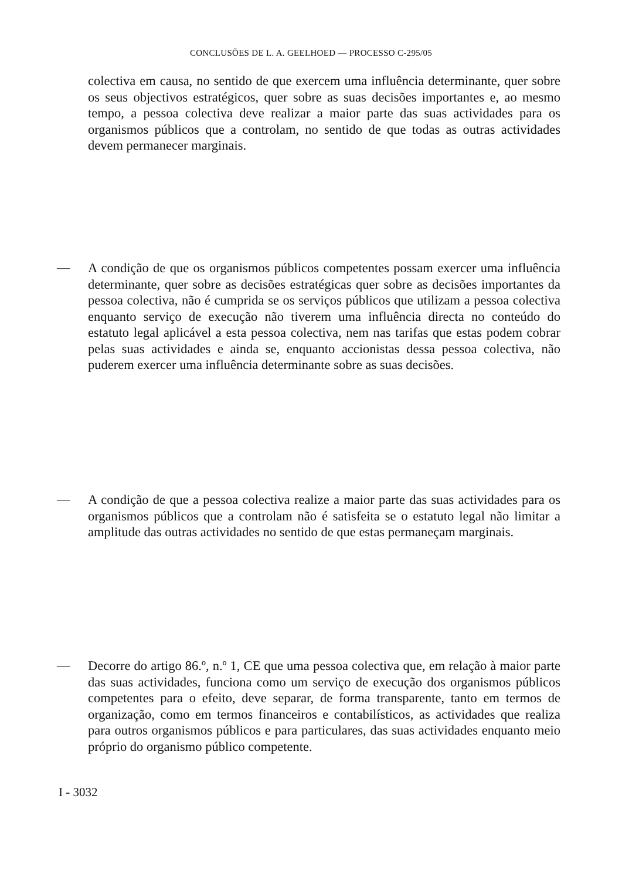CONCLUSÕES DE L. A. GEELHOED — PROCESSO C-295/05
colectiva em causa, no sentido de que exercem uma influência determinante, quer sobre os seus objectivos estratégicos, quer sobre as suas decisões importantes e, ao mesmo tempo, a pessoa colectiva deve realizar a maior parte das suas actividades para os organismos públicos que a controlam, no sentido de que todas as outras actividades devem permanecer marginais.
—
A condição de que os organismos públicos competentes possam exercer uma influência determinante, quer sobre as decisões estratégicas quer sobre as decisões importantes da pessoa colectiva, não é cumprida se os serviços públicos que utilizam a pessoa colectiva enquanto serviço de execução não tiverem uma influência directa no conteúdo do estatuto legal aplicável a esta pessoa colectiva, nem nas tarifas que estas podem cobrar pelas suas actividades e ainda se, enquanto accionistas dessa pessoa colectiva, não puderem exercer uma influência determinante sobre as suas decisões.
—
A condição de que a pessoa colectiva realize a maior parte das suas actividades para os organismos públicos que a controlam não é satisfeita se o estatuto legal não limitar a amplitude das outras actividades no sentido de que estas permaneçam marginais.
—
Decorre do artigo 86.º, n.º 1, CE que uma pessoa colectiva que, em relação à maior parte das suas actividades, funciona como um serviço de execução dos organismos públicos competentes para o efeito, deve separar, de forma transparente, tanto em termos de organização, como em termos financeiros e contabilísticos, as actividades que realiza para outros organismos públicos e para particulares, das suas actividades enquanto meio próprio do organismo público competente.
I - 3032